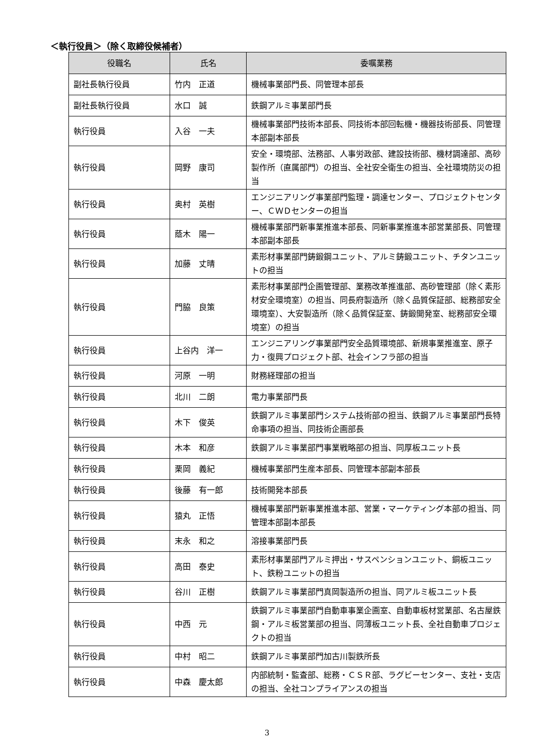＜執行役員＞（除く取締役候補者）
| 役職名 | 氏名 | 委嘱業務 |
| --- | --- | --- |
| 副社長執行役員 | 竹内 正道 | 機械事業部門長、同管理本部長 |
| 副社長執行役員 | 水口 誠 | 鉄鋼アルミ事業部門長 |
| 執行役員 | 入谷 一夫 | 機械事業部門技術本部長、同技術本部回転機・機器技術部長、同管理本部副本部長 |
| 執行役員 | 岡野 康司 | 安全・環境部、法務部、人事労政部、建設技術部、機材調達部、高砂製作所（直属部門）の担当、全社安全衛生の担当、全社環境防災の担当 |
| 執行役員 | 奥村 英樹 | エンジニアリング事業部門監理・調達センター、プロジェクトセンター、ＣＷＤセンターの担当 |
| 執行役員 | 蔭木 陽一 | 機械事業部門新事業推進本部長、同新事業推進本部営業部長、同管理本部副本部長 |
| 執行役員 | 加藤 丈晴 | 素形材事業部門鋳鍛鋼ユニット、アルミ鋳鍛ユニット、チタンユニットの担当 |
| 執行役員 | 門脇 良策 | 素形材事業部門企画管理部、業務改革推進部、高砂管理部（除く素形材安全環境室）の担当、同長府製造所（除く品質保証部、総務部安全環境室）、大安製造所（除く品質保証室、鋳鍛開発室、総務部安全環境室）の担当 |
| 執行役員 | 上谷内 洋一 | エンジニアリング事業部門安全品質環境部、新規事業推進室、原子力・復興プロジェクト部、社会インフラ部の担当 |
| 執行役員 | 河原 一明 | 財務経理部の担当 |
| 執行役員 | 北川 二朗 | 電力事業部門長 |
| 執行役員 | 木下 俊英 | 鉄鋼アルミ事業部門システム技術部の担当、鉄鋼アルミ事業部門長特命事項の担当、同技術企画部長 |
| 執行役員 | 木本 和彦 | 鉄鋼アルミ事業部門事業戦略部の担当、同厚板ユニット長 |
| 執行役員 | 栗岡 義紀 | 機械事業部門生産本部長、同管理本部副本部長 |
| 執行役員 | 後藤 有一郎 | 技術開発本部長 |
| 執行役員 | 猿丸 正悟 | 機械事業部門新事業推進本部、営業・マーケティング本部の担当、同管理本部副本部長 |
| 執行役員 | 末永 和之 | 溶接事業部門長 |
| 執行役員 | 高田 泰史 | 素形材事業部門アルミ押出・サスペンションユニット、銅板ユニット、鉄粉ユニットの担当 |
| 執行役員 | 谷川 正樹 | 鉄鋼アルミ事業部門真岡製造所の担当、同アルミ板ユニット長 |
| 執行役員 | 中西 元 | 鉄鋼アルミ事業部門自動車事業企画室、自動車板材営業部、名古屋鉄鋼・アルミ板営業部の担当、同薄板ユニット長、全社自動車プロジェクトの担当 |
| 執行役員 | 中村 昭二 | 鉄鋼アルミ事業部門加古川製鉄所長 |
| 執行役員 | 中森 慶太郎 | 内部統制・監査部、総務・ＣＳＲ部、ラグビーセンター、支社・支店の担当、全社コンプライアンスの担当 |
3